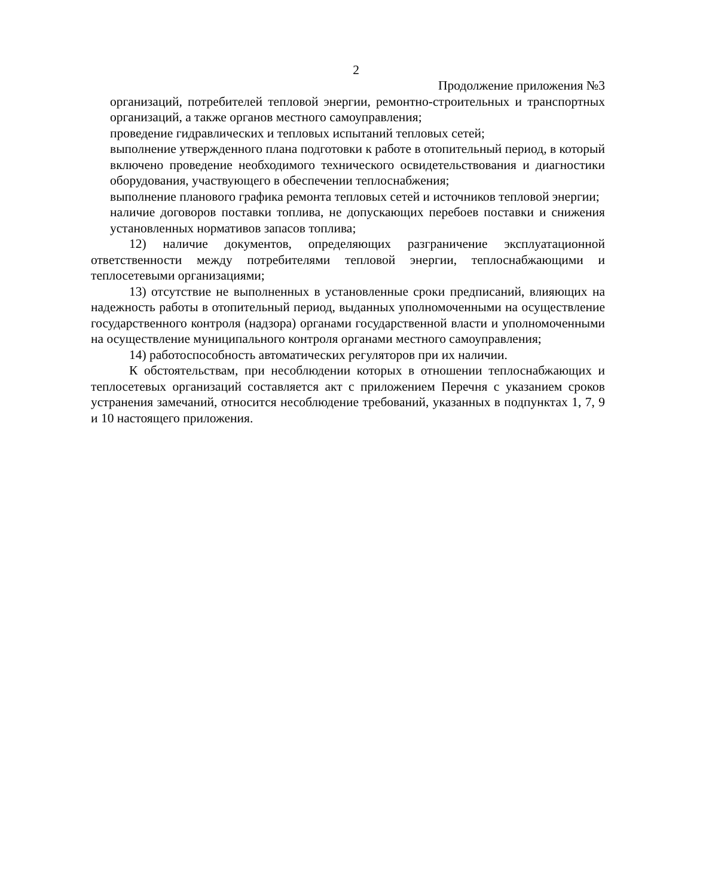2
Продолжение приложения №3
организаций, потребителей тепловой энергии, ремонтно-строительных и транспортных организаций, а также органов местного самоуправления;
проведение гидравлических и тепловых испытаний тепловых сетей;
выполнение утвержденного плана подготовки к работе в отопительный период, в который включено проведение необходимого технического освидетельствования и диагностики оборудования, участвующего в обеспечении теплоснабжения;
выполнение планового графика ремонта тепловых сетей и источников тепловой энергии;
наличие договоров поставки топлива, не допускающих перебоев поставки и снижения установленных нормативов запасов топлива;
12) наличие документов, определяющих разграничение эксплуатационной ответственности между потребителями тепловой энергии, теплоснабжающими и теплосетевыми организациями;
13) отсутствие не выполненных в установленные сроки предписаний, влияющих на надежность работы в отопительный период, выданных уполномоченными на осуществление государственного контроля (надзора) органами государственной власти и уполномоченными на осуществление муниципального контроля органами местного самоуправления;
14) работоспособность автоматических регуляторов при их наличии.
К обстоятельствам, при несоблюдении которых в отношении теплоснабжающих и теплосетевых организаций составляется акт с приложением Перечня с указанием сроков устранения замечаний, относится несоблюдение требований, указанных в подпунктах 1, 7, 9 и 10 настоящего приложения.